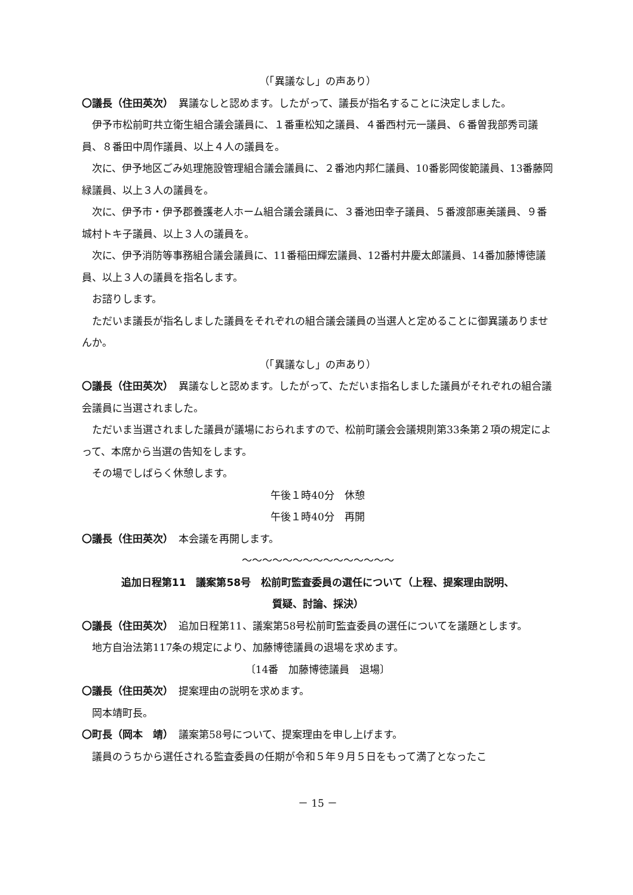（「異議なし」の声あり）
〇議長（住田英次）　異議なしと認めます。したがって、議長が指名することに決定しました。
伊予市松前町共立衛生組合議会議員に、１番重松知之議員、４番西村元一議員、６番曽我部秀司議員、８番田中周作議員、以上４人の議員を。
次に、伊予地区ごみ処理施設管理組合議会議員に、２番池内邦仁議員、10番影岡俊範議員、13番藤岡緑議員、以上３人の議員を。
次に、伊予市・伊予郡養護老人ホーム組合議会議員に、３番池田幸子議員、５番渡部惠美議員、９番城村トキ子議員、以上３人の議員を。
次に、伊予消防等事務組合議会議員に、11番稲田輝宏議員、12番村井慶太郎議員、14番加藤博徳議員、以上３人の議員を指名します。
お諮りします。
ただいま議長が指名しました議員をそれぞれの組合議会議員の当選人と定めることに御異議ありませんか。
（「異議なし」の声あり）
〇議長（住田英次）　異議なしと認めます。したがって、ただいま指名しました議員がそれぞれの組合議会議員に当選されました。
ただいま当選されました議員が議場におられますので、松前町議会会議規則第33条第２項の規定によって、本席から当選の告知をします。
その場でしばらく休憩します。
午後１時40分　休憩
午後１時40分　再開
〇議長（住田英次）　本会議を再開します。
～～～～～～～～～～～～～～～
追加日程第11　議案第58号　松前町監査委員の選任について（上程、提案理由説明、
質疑、討論、採決）
〇議長（住田英次）　追加日程第11、議案第58号松前町監査委員の選任についてを議題とします。
地方自治法第117条の規定により、加藤博徳議員の退場を求めます。
〔14番　加藤博徳議員　退場〕
〇議長（住田英次）　提案理由の説明を求めます。
岡本靖町長。
〇町長（岡本　靖）　議案第58号について、提案理由を申し上げます。
議員のうちから選任される監査委員の任期が令和５年９月５日をもって満了となったこ
－ 15 －